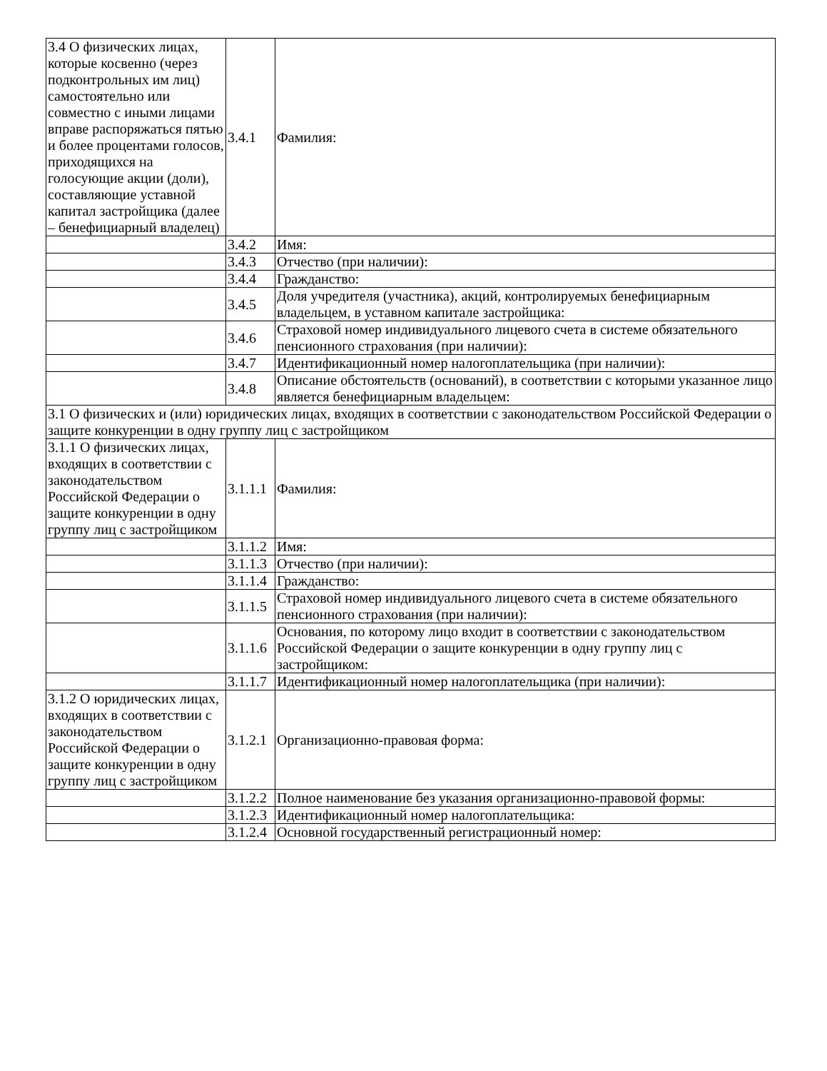| 3.4 О физических лицах, которые косвенно (через подконтрольных им лиц) самостоятельно или совместно с иными лицами вправе распоряжаться пятью и более процентами голосов, приходящихся на голосующие акции (доли), составляющие уставной капитал застройщика (далее – бенефициарный владелец) | 3.4.1 | Фамилия: |
| | 3.4.2 | Имя: |
| | 3.4.3 | Отчество (при наличии): |
| | 3.4.4 | Гражданство: |
| | 3.4.5 | Доля учредителя (участника), акций, контролируемых бенефициарным владельцем, в уставном капитале застройщика: |
| | 3.4.6 | Страховой номер индивидуального лицевого счета в системе обязательного пенсионного страхования (при наличии): |
| | 3.4.7 | Идентификационный номер налогоплательщика (при наличии): |
| | 3.4.8 | Описание обстоятельств (оснований), в соответствии с которыми указанное лицо является бенефициарным владельцем: |
| 3.1 О физических и (или) юридических лицах, входящих в соответствии с законодательством Российской Федерации о защите конкуренции в одну группу лиц с застройщиком | | |
| 3.1.1 О физических лицах, входящих в соответствии с законодательством Российской Федерации о защите конкуренции в одну группу лиц с застройщиком | 3.1.1.1 | Фамилия: |
| | 3.1.1.2 | Имя: |
| | 3.1.1.3 | Отчество (при наличии): |
| | 3.1.1.4 | Гражданство: |
| | 3.1.1.5 | Страховой номер индивидуального лицевого счета в системе обязательного пенсионного страхования (при наличии): |
| | 3.1.1.6 | Основания, по которому лицо входит в соответствии с законодательством Российской Федерации о защите конкуренции в одну группу лиц с застройщиком: |
| | 3.1.1.7 | Идентификационный номер налогоплательщика (при наличии): |
| 3.1.2 О юридических лицах, входящих в соответствии с законодательством Российской Федерации о защите конкуренции в одну группу лиц с застройщиком | 3.1.2.1 | Организационно-правовая форма: |
| | 3.1.2.2 | Полное наименование без указания организационно-правовой формы: |
| | 3.1.2.3 | Идентификационный номер налогоплательщика: |
| | 3.1.2.4 | Основной государственный регистрационный номер: |